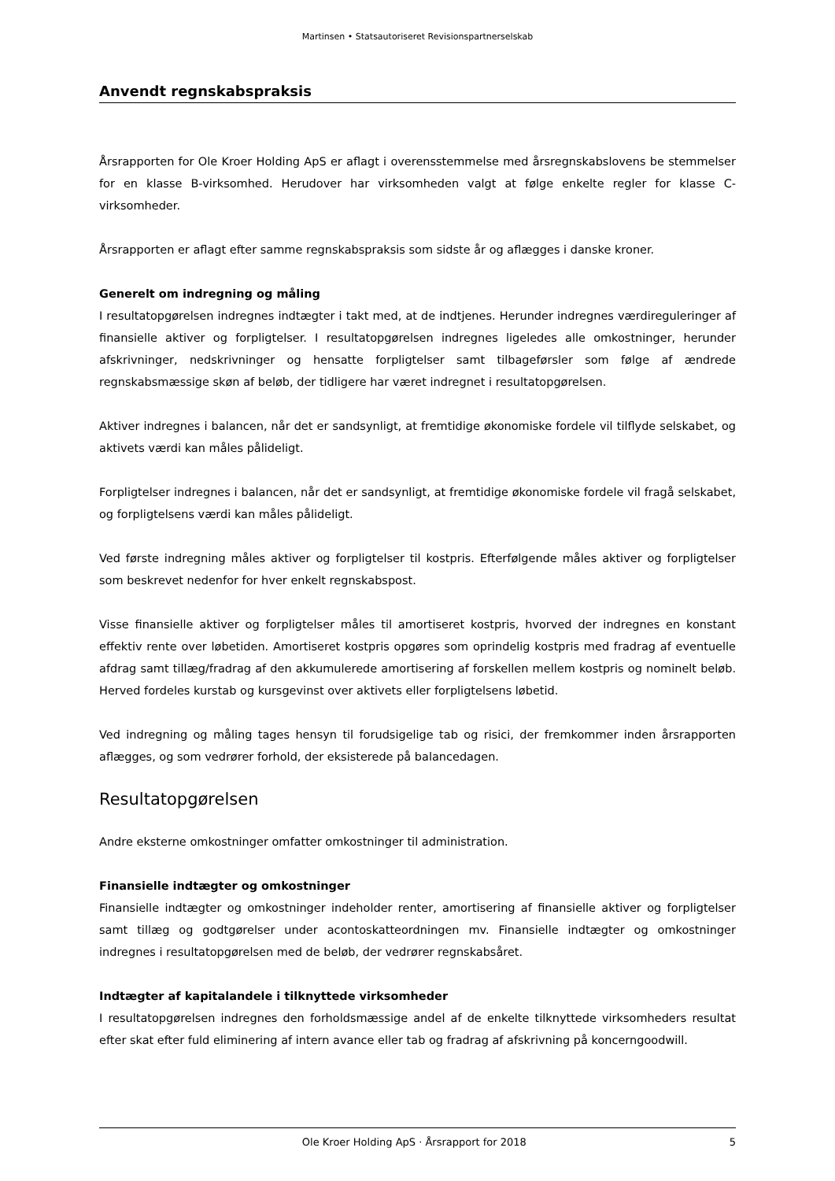Martinsen • Statsautoriseret Revisionspartnerselskab
Anvendt regnskabspraksis
Årsrapporten for Ole Kroer Holding ApS er aflagt i overensstemmelse med årsregnskabslovens be stemmelser for en klasse B-virksomhed. Herudover har virksomheden valgt at følge enkelte regler for klasse C-virksomheder.
Årsrapporten er aflagt efter samme regnskabspraksis som sidste år og aflægges i danske kroner.
Generelt om indregning og måling
I resultatopgørelsen indregnes indtægter i takt med, at de indtjenes. Herunder indregnes værdireguleringer af finansielle aktiver og forpligtelser. I resultatopgørelsen indregnes ligeledes alle omkostninger, herunder afskrivninger, nedskrivninger og hensatte forpligtelser samt tilbageførsler som følge af ændrede regnskabsmæssige skøn af beløb, der tidligere har været indregnet i resultatopgørelsen.
Aktiver indregnes i balancen, når det er sandsynligt, at fremtidige økonomiske fordele vil tilflyde selskabet, og aktivets værdi kan måles pålideligt.
Forpligtelser indregnes i balancen, når det er sandsynligt, at fremtidige økonomiske fordele vil fragå selskabet, og forpligtelsens værdi kan måles pålideligt.
Ved første indregning måles aktiver og forpligtelser til kostpris. Efterfølgende måles aktiver og forpligtelser som beskrevet nedenfor for hver enkelt regnskabspost.
Visse finansielle aktiver og forpligtelser måles til amortiseret kostpris, hvorved der indregnes en konstant effektiv rente over løbetiden. Amortiseret kostpris opgøres som oprindelig kostpris med fradrag af eventuelle afdrag samt tillæg/fradrag af den akkumulerede amortisering af forskellen mellem kostpris og nominelt beløb. Herved fordeles kurstab og kursgevinst over aktivets eller forpligtelsens løbetid.
Ved indregning og måling tages hensyn til forudsigelige tab og risici, der fremkommer inden årsrapporten aflægges, og som vedrører forhold, der eksisterede på balancedagen.
Resultatopgørelsen
Andre eksterne omkostninger omfatter omkostninger til administration.
Finansielle indtægter og omkostninger
Finansielle indtægter og omkostninger indeholder renter, amortisering af finansielle aktiver og forpligtelser samt tillæg og godtgørelser under acontoskatteordningen mv. Finansielle indtægter og omkostninger indregnes i resultatopgørelsen med de beløb, der vedrører regnskabsåret.
Indtægter af kapitalandele i tilknyttede virksomheder
I resultatopgørelsen indregnes den forholdsmæssige andel af de enkelte tilknyttede virksomheders resultat efter skat efter fuld eliminering af intern avance eller tab og fradrag af afskrivning på koncerngoodwill.
Ole Kroer Holding ApS · Årsrapport for 2018 5